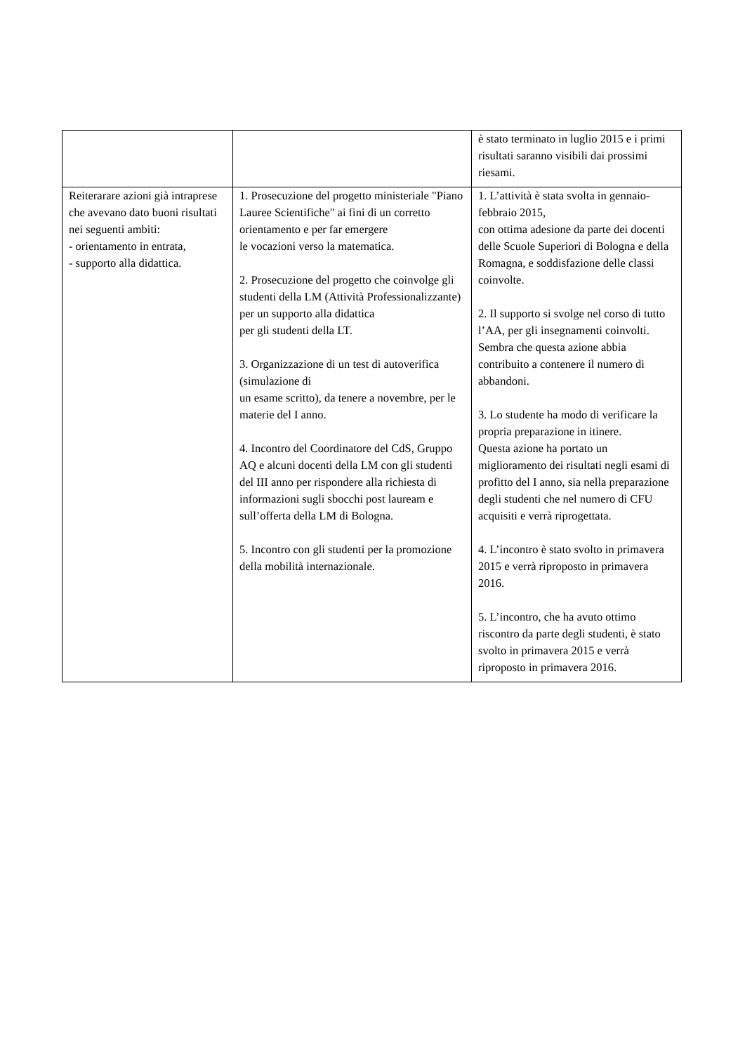| | | è stato terminato in luglio 2015 e i primi risultati saranno visibili dai prossimi riesami. |
| Reiterarare azioni già intraprese che avevano dato buoni risultati nei seguenti ambiti: - orientamento in entrata, - supporto alla didattica. | 1. Prosecuzione del progetto ministeriale "Piano Lauree Scientifiche" ai fini di un corretto orientamento e per far emergere le vocazioni verso la matematica. 2. Prosecuzione del progetto che coinvolge gli studenti della LM (Attività Professionalizzante) per un supporto alla didattica per gli studenti della LT. 3. Organizzazione di un test di autoverifica (simulazione di un esame scritto), da tenere a novembre, per le materie del I anno. 4. Incontro del Coordinatore del CdS, Gruppo AQ e alcuni docenti della LM con gli studenti del III anno per rispondere alla richiesta di informazioni sugli sbocchi post lauream e sull’offerta della LM di Bologna. 5. Incontro con gli studenti per la promozione della mobilità internazionale. | 1. L’attività è stata svolta in gennaio-febbraio 2015, con ottima adesione da parte dei docenti delle Scuole Superiori di Bologna e della Romagna, e soddisfazione delle classi coinvolte. 2. Il supporto si svolge nel corso di tutto l’AA, per gli insegnamenti coinvolti. Sembra che questa azione abbia contribuito a contenere il numero di abbandoni. 3. Lo studente ha modo di verificare la propria preparazione in itinere. Questa azione ha portato un miglioramento dei risultati negli esami di profitto del I anno, sia nella preparazione degli studenti che nel numero di CFU acquisiti e verrà riprogettata. 4. L’incontro è stato svolto in primavera 2015 e verrà riproposto in primavera 2016. 5. L’incontro, che ha avuto ottimo riscontro da parte degli studenti, è stato svolto in primavera 2015 e verrà riproposto in primavera 2016. |